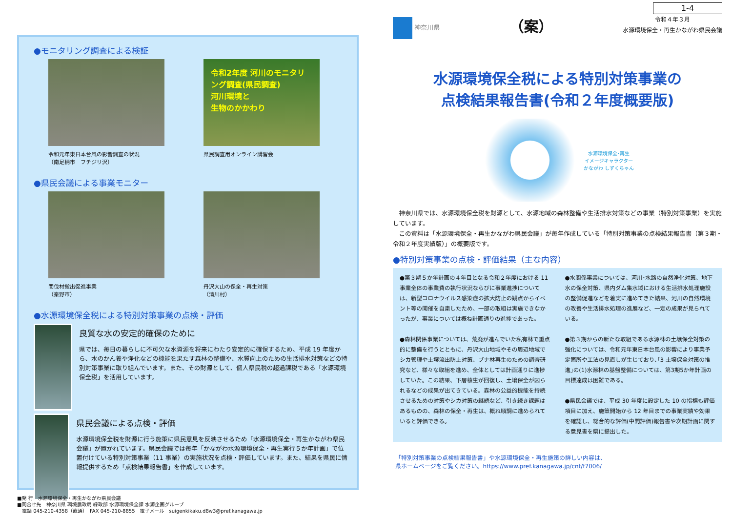●モニタリング調査による検証
令和元年東日本台風の影響調査の状況
（南足柄市　フチジリ沢）
令和2年度 河川のモニタリング調査(県民調査)
河川環境と
生物のかかわり
県民調査用オンライン講習会
●県民会議による事業モニター
間伐材搬出促進事業
（秦野市）
丹沢大山の保全・再生対策
（清川村）
●水源環境保全税による特別対策事業の点検・評価
良質な水の安定的確保のために
県では、毎日の暮らしに不可欠な水資源を将来にわたり安定的に確保するため、平成 19 年度から、水のかん養や浄化などの機能を果たす森林の整備や、水質向上のための生活排水対策などの特別対策事業に取り組んでいます。また、その財源として、個人県民税の超過課税である「水源環境保全税」を活用しています。
県民会議による点検・評価
水源環境保全税を財源に行う施策に県民意見を反映させるため「水源環境保全・再生かながわ県民会議」が置かれています。県民会議では毎年「かながわ水源環境保全・再生実行５か年計画」で位置付けている特別対策事業（11 事業）の実施状況を点検・評価しています。また、結果を県民に情報提供するため「点検結果報告書」を作成しています。
■発 行　水源環境保全・再生かながわ県民会議
■問合せ先　神奈川県 環境農政局 緑政部 水源環境保全課 水源企画グループ
　電話 045-210-4358（直通）　FAX 045-210-8855　電子メール　suigenkikaku.d8w3@pref.kanagawa.jp
神奈川県
（案）
1-4
令和４年３月
水源環境保全・再生かながわ県民会議
水源環境保全税による特別対策事業の
点検結果報告書(令和２年度概要版)
水源環境保全･再生
イメージキャラクター
かながわ しずくちゃん
　神奈川県では、水源環境保全税を財源として、水源地域の森林整備や生活排水対策などの事業（特別対策事業）を実施しています。
　この資料は「水源環境保全・再生かながわ県民会議」が毎年作成している「特別対策事業の点検結果報告書（第３期・令和２年度実績版）」の概要版です。
●特別対策事業の点検・評価結果（主な内容）
●第３期５か年計画の４年目となる令和２年度における 11 事業全体の事業費の執行状況ならびに事業進捗については、新型コロナウイルス感染症の拡大防止の観点からイベント等の開催を自粛したため、一部の取組は実施できなかったが、事業については概ね計画通りの進捗であった。
●森林関係事業については、荒廃が進んでいた私有林で重点的に整備を行うとともに、丹沢大山地域やその周辺地域でシカ管理や土壌流出防止対策、ブナ林再生のための調査研究など、様々な取組を進め、全体としては計画通りに進捗していた。この結果、下層植生が回復し、土壌保全が図られるなどの成果が出てきている。森林の公益的機能を持続させるための対策やシカ対策の継続など、引き続き課題はあるものの、森林の保全・再生は、概ね順調に進められていると評価できる。
●水関係事業については、河川･水路の自然浄化対策、地下水の保全対策、県内ダム集水域における生活排水処理施設の整備促進などを着実に進めてきた結果、河川の自然環境の改善や生活排水処理の進展など、一定の成果が見られている。
●第３期からの新たな取組である水源林の土壌保全対策の強化については、令和元年東日本台風の影響により事業予定箇所や工法の見直しが生じており､｢3 土壌保全対策の推進｣の(1)水源林の基盤整備については、第3期5か年計画の目標達成は困難である。
●県民会議では、平成 30 年度に設定した 10 の指標も評価項目に加え、施策開始から 12 年目までの事業実績や効果を確認し、総合的な評価(中間評価)報告書や次期計画に関する意見書を県に提出した。
「特別対策事業の点検結果報告書」や水源環境保全・再生施策の詳しい内容は、
県ホームページをご覧ください。https://www.pref.kanagawa.jp/cnt/f7006/